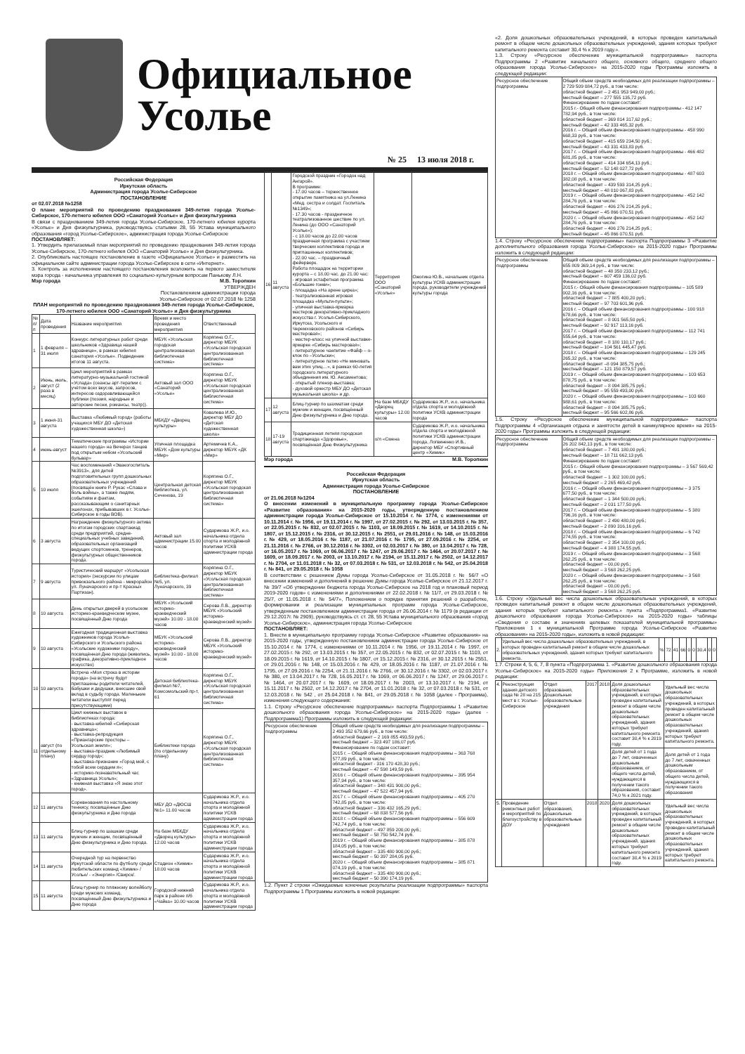Официальное
Усолье
№ 25 13 июля 2018 г.
Российская Федерация
Иркутская область
Администрация города Усолье-Сибирское
ПОСТАНОВЛЕНИЕ
от 02.07.2018 №1258
О плане мероприятий по проведению празднования 349-летия города Усолье-Сибирское, 170-летнего юбилея ООО «Санаторий Усолье» и Дня физкультурника
В связи с празднованием 349-летия города Усолье-Сибирское, 170-летнего юбилея курорта «Усолье» и Дня физкультурника, руководствуясь статьями 28, 55 Устава муниципального образования «город Усолье-Сибирское», администрация города Усолье-Сибирское
ПОСТАНОВЛЯЕТ:
1. Утвердить прилагаемый план мероприятий по проведению празднования 349-летия города Усолье-Сибирское, 170-летнего юбилея ООО «Санаторий Усолье» и Дня физкультурника.
2. Опубликовать настоящее постановление в газете «Официальное Усолье» и разместить на официальном сайте администрации города Усолье-Сибирское в сети «Интернет».
3. Контроль за исполнением настоящего постановления возложить на первого заместителя мэра города - начальника управления по социально-культурным вопросам Панькову Л.Н.
Мэр города М.В. Торопкин
УТВЕРЖДЕН
Постановлением администрации города
Усолье-Сибирское от 02.07.2018 № 1258
ПЛАН мероприятий по проведению празднования 349-летия города Усолье-Сибирское, 170-летнего юбилея ООО «Санаторий Усолье» и Дня физкультурника
| № п/п | Дата проведения | Название мероприятия | Время и место проведения мероприятия | Ответственный |
| --- | --- | --- | --- | --- |
| 1 | 1 февраля – 31 июля | Конкурс литературных работ среди школьников «Здравица нашей здравнице», в рамках юбилея санатория «Усолье». Подведение итогов 11 августа. | МБУК «Усольская городская централизованная библиотечная система» | Корягина О.Г., директор МБУК «Усольская городская централизованная библиотечная система» |
| 2 | Июнь, июль, август (2 раза в месяц) | Цикл мероприятий в рамках литературно-музыкальной гостиной «Услада» (сеансы арт-терапии с учётом всех вкусов, запросов, интересов оздоравливающейся публики (поэзия, народные и авторские песни, романсы, театр)). | Актовый зал ООО «Санаторий «Усолье» | Корягина О.Г., директор МБУК «Усольская городская централизованная библиотечная система» |
| 3 | 1 июня-31 августа | Выставка «Любимый город» (работы учащихся МБУ ДО «Детская художественная школа») | МБКДУ «Дворец культуры» | Ковалева И.Ю., директор МБУ ДО «Детская художественная школа» |
| 4 | июнь-август | Тематические программы «Истории нашего города» на Вечерах танцев под открытым небом «Усольский бульвар» | Уличная площадка МБУК «Дом культуры «Мир» | Артемичев К.А., директор МБУК «ДК «Мир» |
| 5 | 10 июля | Час воспоминаний «Эвакогоспиталь №3913», для детей подготовительных групп дошкольных образовательных учреждений (посвящён книге Р. Рукас «Слава и боль войны», а также людям, событиям и фактам, рассказывающим о санитарных эшелонах, прибывавших в г. Усолье-Сибирское в годы ВОВ). | Центральная детская библиотека, ул. Сеченова, 19 | Корягина О.Г., директор МБУК «Усольская городская централизованная библиотечная система» |
| 6 | 3 августа | Награждение физкультурного актива по итогам городских спартакиад среди предприятий, средне-специальных учебных заведений, образовательных организаций ведущих спортсменов, тренеров, физкультурных общественников города. | Актовый зал администрации 15.00 часов | Сударикова Ж.Р., и.о. начальника отдела спорта и молодёжной политики УСКВ администрации города |
| 7 | 9 августа | Туристический маршрут «Усольская история» (экскурсии по улицам привокзального района - микрорайон ул. Луначарского и пр-т Красных Партизан). | Библиотека-филиал №5, ул. Луначарского, 39 | Корягина О.Г., директор МБУК «Усольская городская централизованная библиотечная система» |
| 8 | 10 августа | День открытых дверей в усольском историко-краеведческом музее, посвящённый Дню города | МБУК «Усольский историко-краеведческий музей» 10.00 - 18.00 часов | Серова Л.В., директор МБУК «Усольский историко-краеведческий музей» |
| 9 | 10 августа | Ежегодная традиционная выставка художников города Усолья-Сибирского и Усольского района «Усольские художники городу», посвящённая Дню города (живопись, графика, декоративно-прикладное искусство) | МБУК «Усольский историко-краеведческий музей» 10.00 - 18.00 часов | Серова Л.В., директор МБУК «Усольский историко-краеведческий музей» |
| 10 | 10 августа | Встреча «Моя строка в истории города» (на встречу будут приглашены родители читателей, бабушки и дедушки, внесшие свой вклад в судьбу города. Маленькие читатели выступят перед присутствующими) | Детская библиотека-филиал №7, Комсомольский пр-т, 61 | Корягина О.Г., директор МБУК «Усольская городская централизованная библиотечная система» |
| 11 | август (по отдельному плану) | Цикл книжных выставок в библиотеках города: - выставка-юбилей «Сибирская здравница»; - выставка-репродукция «Приангарские просторы – Усольская земля»; - выставка-праздник «Любимый сердцу город»; - выставка-признание «Город мой, с тобой всем сердцем я»; - историко-познавательный час «Здравница Усолья»; - книжная выставка «Я знаю этот город». | Библиотеки города (по отдельному плану) | Корягина О.Г., директор МБУК «Усольская городская централизованная библиотечная система» |
| 12 | 11 августа | Соревнования по настольному теннису, посвящённые Дню физкультурника и Дню города | МБУ ДО «ДЮСШ №1» 11.00 часов | Сударикова Ж.Р., и.о. начальника отдела спорта и молодёжной политики УСКВ администрации города |
| 13 | 11 августа | Блиц-турнир по шашкам среди мужчин и женщин, посвящённый Дню физкультурника и Дню города. | На базе МБКДУ «Дворец культуры» 12.00 часов | Сударикова Ж.Р., и.о. начальника отдела спорта и молодёжной политики УСКВ администрации города |
| 14 | 11 августа | Очередной тур на первенство Иркутской области по футболу среди любительских команд «Химик» /Усолье/ - «Энергия» /Свирск/. | Стадион «Химик» 18.00 часов | Сударикова Ж.Р., и.о. начальника отдела спорта и молодёжной политики УСКВ администрации города |
| 15 | 11 августа | Блиц-турнир по пляжному волейболу среди мужских команд, посвящённый Дню физкультурника и Дню города | Городской нижний парк в районе п/б «Чайка» 10.00 часов | Сударикова Ж.Р., и.о. начальника отдела спорта и молодёжной политики УСКВ администрации города |
| 16 | 11 августа | Городской праздник «Городок над Ангарой». В программе: - 17.00 часов – торжественное открытие памятника на ул.Ленина «Мед. сестра и солдат. Госпиталь №1349»; - 17.30 часов - праздничное театрализованное шествие по ул. Ленина (до ООО «Санаторий Усолье»); - с 18.00 часов до 22.00 часов праздничная программа с участием творческих коллективов города и приглашенных коллективов; - 22.00 час. – праздничный фейерверк. Работа площадок на территории курорта – с 18.00 час. до 21.00 час: - игровая эстафетная программа «Большие гонки»; - площадка «На арене цирка»; - театрализованная игровая площадка «Мульти-пульти»; - уличная выставка-ярмарка мастеров декоративно-прикладного искусства г. Усолья-Сибирского, Иркутска, Усольского и Черемховского районов «Сибирь мастеровая»; - мастер-класс на уличной выставке-ярмарке «Сибирь мастеровая»; - литературное чаепитие «Файф – о-клок по –Усольски»; - литературное патио «Не миновать вам этих улиц…», в рамках 60-летия городского литературного объединения им. Ю. Аксаментова; - открытый пленэр-выставка; - духовой оркестр МБУ ДО «Детская музыкальная школа» и др. | Территория ООО «Санаторий «Усолье» | Ожогина Ю.В., начальник отдела культуры УСКВ администрации города, руководители учреждений культуры города |
| 17 | 12 августа | Блиц-турнир по шахматам среди мужчин и женщин, посвящённый Дню физкультурника и Дню города. | На базе МБКДУ «Дворец культуры» 12.00 часов | Сударикова Ж.Р., и.о. начальника отдела спорта и молодёжной политики УСКВ администрации города |
| 18 | 17-19 августа | Традиционная летняя городская спартакиада «Здоровье», посвящённая Дню Физкультурника | о/л «Смена | Сударикова Ж.Р., и.о. начальника отдела спорта и молодёжной политики УСКВ администрации города, Логвиненко И.В., директор МБУ «Спортивный центр «Химик» |
Мэр города М.В. Торопкин
Российская Федерация
Иркутская область
Администрация города Усолье-Сибирское
ПОСТАНОВЛЕНИЕ
от 21.06.2018 №1204
О внесении изменений в муниципальную программу города Усолье-Сибирское «Развитие образования» на 2015-2020 годы, утвержденную постановлением администрации города Усолье-Сибирское от 15.10.2014 г. № 1774, с изменениями от 10.11.2014 г. № 1956, от 19.11.2014 г. № 1997, от 27.02.2015 г. № 292, от 13.03.2015 г. № 357, от 22.05.2015 г. № 832, от 02.07.2015 г. № 1103, от 18.09.2015 г. № 1619, от 14.10.2015 г. № 1807, от 15.12.2015 г. № 2316, от 30.12.2015 г. № 2551, от 29.01.2016 г. № 148, от 15.03.2016 г. № 429, от 18.05.2016 г. № 1187, от 21.07.2016 г. № 1795, от 27.09.2016 г. № 2254, от 21.11.2016 г. № 2766, от 30.12.2016 г. № 3302, от 02.03.2017 г. № 380, от 13.04.2017 г. № 728, от 16.05.2017 г. № 1069, от 06.06.2017 г. № 1247, от 29.06.2017 г. № 1464, от 20.07.2017 г. № 1609, от 18.09.2017 г. № 2003, от 13.10.2017 г. № 2194, от 15.11.2017 г. № 2502, от 14.12.2017 г. № 2704, от 11.01.2018 г. № 32, от 07.03.2018 г. № 531, от 12.03.2018 г. № 542, от 25.04.2018 г. № 841, от 29.05.2018 г. № 1058
В соответствии с решением Думы города Усолье-Сибирское от 31.05.2018 г. № 56/7 «О внесении изменений и дополнений в решение Думы города Усолье-Сибирское от 21.12.2017 г. № 39/7 «Об утверждении бюджета города Усолье-Сибирское на 2018 год и плановый период 2019-2020 годов» с изменениями и дополнениями от 22.02.2018 г. № 11/7, от 29.03.2018 г. № 25/7, от 11.05.2018 г. № 54/7», Положением о порядке принятия решений о разработке, формировании и реализации муниципальных программ города Усолье-Сибирское, утвержденным постановлением администрации города от 26.06.2014 г. № 1179 (в редакции от 29.12.2017г. № 2909), руководствуясь ст. ст. 28, 55 Устава муниципального образования «город Усолье-Сибирское», администрация города Усолье-Сибирское
ПОСТАНОВЛЯЕТ:
1. Внести в муниципальную программу города Усолье-Сибирское «Развитие образования» на 2015-2020 годы, утвержденную постановлением администрации города Усолье-Сибирское от 15.10.2014 г. № 1774, с изменениями от 10.11.2014 г. № 1956, от 19.11.2014 г. № 1997, от 27.02.2015 г. № 292, от 13.03.2015 г. № 357, от 22.05.2015 г. № 832, от 02.07.2015 г. № 1103, от 18.09.2015 г. № 1619, от 14.10.2015 г. № 1807, от 15.12.2015 г. № 2316, от 30.12.2015 г. № 2551, от 29.01.2016 г. № 148, от 15.03.2016 г. № 429, от 18.05.2016 г. № 1187, от 21.07.2016 г. № 1795, от 27.09.2016 г. № 2254, от 21.11.2016 г. № 2766, от 30.12.2016 г. № 3302, от 02.03.2017 г. № 380, от 13.04.2017 г. № 728, 16.05.2017 г. № 1069, от 06.06.2017 г. № 1247, от 29.06.2017 г. № 1464, от 20.07.2017 г. № 1609, от 18.09.2017 г. № 2003, от 13.10.2017 г. № 2194, от 15.11.2017 г. № 2502, от 14.12.2017 г. № 2704, от 11.01.2018 г. № 32, от 07.03.2018 г. № 531, от 12.03.2018 г. № 542 , от 25.04.2018 г. № 841, от 29.05.2018 г. № 1058 (далее - Программа), изменения следующего содержания:
1.1. Строку «Ресурсное обеспечение подпрограммы» паспорта Подпрограммы 1 «Развитие дошкольного образования города Усолье-Сибирское» на 2015-2020 годы» (далее - Подпрограмма1) Программы изложить в следующей редакции:
| Ресурсное обеспечение подпрограммы | Общий объем средств необходимых для реализации подпрограммы –2 493 352 679,66 руб., в том числе: областной бюджет – 2 169 855 493,59 руб.; местный бюджет – 323 497 186,07 руб. Финансирование по годам составит: 2015 г. – Общий объем финансирования подпрограммы – 363 768 577,89 руб., в том числе: областной бюджет - 316 170 428,30 руб.; местный бюджет – 47 598 149,59 руб. 2016 г. – Общий объем финансирования подпрограммы – 395 954 357,94 руб., в том числе: областной бюджет – 348 431 900,00 руб.; местный бюджет – 47 522 457,94 руб. 2017 г. – Общий объем финансирования подпрограммы – 405 270 742,85 руб., в том числе: областной бюджет – 336 432 165,29 руб.; местный бюджет – 68 838 577,56 руб. 2018 г. – Общий объем финансирования подпрограммы – 556 609 742,74 руб., в том числе: областной бюджет – 497 859 200,00 руб.; местный бюджет – 58 750 542,74 руб. 2019 г. – Общий объем финансирования подпрограммы – 385 878 184,05 руб., в том числе: областной бюджет – 335 480 900,00 руб.; местный бюджет – 50 397 284,05 руб. 2020 г. – Общий объем финансирования подпрограммы – 385 871 074,19 руб., в том числе: областной бюджет – 335 480 900,00 руб.; местный бюджет – 50 390 174,19 руб. |
1.2. Пункт 2 строки «Ожидаемые конечные результаты реализации подпрограммы» паспорта Подпрограммы 1 Программы изложить в новой редакции:
«2. Доля дошкольных образовательных учреждений, в которых проведен капитальный ремонт в общем числе дошкольных образовательных учреждений, здания которых требуют капитального ремонта составит 30,4 % к 2019 году.».
1.3. Строку «Ресурсное обеспечение муниципальной подпрограммы» паспорта Подпрограммы 2 «Развитие начального общего, основного общего, среднего общего образования города Усолье-Сибирское» на 2015-2020 годы Программы изложить в следующей редакции:
| Ресурсное обеспечение подпрограммы | Общий объем средств необходимых для реализации подпрограммы – 2 729 509 084,72 руб., в том числе: областной бюджет – 2 451 953 949,00 руб.; местный бюджет – 277 555 135,72 руб. Финансирование по годам составит: 2015 г.- Общий объем финансирования подпрограммы - 412 147 782,94 руб., в том числе: областной бюджет – 369 814 317,62 руб.; местный бюджет – 42 333 465,32 руб. 2016 г. – Общий объем финансирования подпрограммы - 458 990 668,33 руб., в том числе: областной бюджет – 415 659 234,50 руб.; местный бюджет – 43 331 433,83 руб. 2017 г. – Общий объем финансирования подпрограммы - 466 482 681,85 руб., в том числе: областной бюджет – 414 334 654,13 руб.; местный бюджет – 52 148 027,72 руб. 2018 г. – Общий объем финансирования подпрограммы - 487 603 382,08 руб., в том числе: областной бюджет – 439 593 314,25 руб.; местный бюджет – 48 010 067,83 руб. 2019 г. – Общий объем финансирования подпрограммы - 452 142 284,76 руб., в том числе: областной бюджет – 406 276 214,25 руб.; местный бюджет – 45 866 070,51 руб. 2020 г. – Общий объем финансирования подпрограммы - 452 142 284,76 руб., в том числе: областной бюджет – 406 276 214,25 руб.; местный бюджет – 45 866 070,51 руб. |
1.4. Строку «Ресурсное обеспечение подпрограммы» паспорта Подпрограммы 3 «Развитие дополнительного образования города Усолье-Сибирское» на 2015-2020 годы» Программы изложить в следующей редакции:
| Ресурсное обеспечение подпрограммы | Общий объем средств необходимых для реализации подпрограммы – 655 809 369,14 руб., в том числе: областной бюджет – 48 350 233,12 руб.; местный бюджет – 607 459 136,02 руб. Финансирование по годам составит: 2015 г.- Общий объем финансирования подпрограммы – 105 589 002,16 руб., в том числе: областной бюджет – 7 885 400,20 руб.; местный бюджет – 97 703 601,96 руб. 2016 г. – Общий объем финансирования подпрограммы - 100 918 678,66 руб., в том числе: областной бюджет – 8 001 565,50 руб.; местный бюджет – 92 917 113,16 руб. 2017 г. – Общий объем финансирования подпрограммы – 112 741 555,64 руб., в том числе: областной бюджет – 8 180 110,17 руб.; местный бюджет – 104 561 445,47 руб. 2018 г. – Общий объем финансирования подпрограммы – 129 245 265,32 руб., в том числе: областной бюджет –8 094 385,75 руб.; местный бюджет – 121 150 879,57 руб. 2019 г. – Общий объем финансирования подпрограммы – 103 653 878,75 руб., в том числе: областной бюджет – 8 094 385,75 руб.; местный бюджет – 95 559 493,00 руб. 2020 г. – Общий объем финансирования подпрограммы – 103 660 988,61 руб., в том числе: областной бюджет – 8 094 385,75 руб.; местный бюджет – 95 566 602,86 руб. |
1.5. Строку «Ресурсное обеспечение муниципальной подпрограммы» паспорта Подпрограммы 4 «Организация отдыха и занятости детей в каникулярное время» на 2015-2020 годы» Программы изложить в следующей редакции:
| Ресурсное обеспечение подпрограммы | Общий объем средств необходимых для реализации подпрограммы – 26 202 842,13 руб., в том числе: областной бюджет – 7 491 180,00 руб.; местный бюджет – 18 711 662,13 руб. Финансирование по годам составит: 2015 г.- Общий объем финансирования подпрограммы – 3 567 569,42 руб., в том числе: областной бюджет – 1 302 100,00 руб.; местный бюджет – 2 265 469,42 руб. 2016 г. – Общий объем финансирования подпрограммы – 3 375 677,50 руб., в том числе: областной бюджет – 1 344 500,00 руб.; местный бюджет – 2 031 177,50 руб. 2017 г. – Общий объем финансирования подпрограммы – 5 380 796,16 руб., в том числе: областной бюджет – 2 490 480,00 руб.; местный бюджет – 2 890 316,16 руб. 2018 г. – Общий объем финансирования подпрограммы – 6 742 274,55 руб., в том числе: областной бюджет – 2 354 100,00 руб.; местный бюджет – 4 388 174,55 руб. 2019 г. – Общий объем финансирования подпрограммы – 3 568 262,25 руб., в том числе: областной бюджет – 00,00 руб.; местный бюджет – 3 568 262,25 руб. 2020 г. – Общий объем финансирования подпрограммы – 3 568 262,25 руб., в том числе: областной бюджет – 00,00 руб.; местный бюджет – 3 568 262,25 руб. |
1.6. Строку «Удельный вес числа дошкольных образовательных учреждений, в которых проведен капитальный ремонт в общем числе дошкольных образовательных учреждений, здания которых требуют капитального ремонта.» пункта «Подпрограмма1. «Развитие дошкольного образования города Усолье-Сибирское» на 2015-2020 годы» таблицы «Сведения о составе и значениях целевых показателей муниципальной программы» Приложения 1 к муниципальной Программе города Усолье-Сибирское «Развитие образования» на 2015-2020 годы», изложить в новой редакции:
| 2. | Удельный вес числа дошкольных образовательных учреждений, в которых проведен капитальный ремонт в общем числе дошкольных образовательных учреждений, здания которых требуют капитального ремонта. | % | 72 | 41 | 66 | 0 | 0 | 30,4 | 0 | 0 |
1.7. Строки 4, 5, 6, 7, 8 пункта «Подпрограмма 1. «Развитие дошкольного образования города Усолье-Сибирское» на 2015-2020 годы» Приложения 2 к Программе, изложить в новой редакции:
| 4. | Реконструкция здания детского сада № 28 на 215 мест в г. Усолье-Сибирское | Отдел образования, Дошкольные образовательные учреждения | 2017 | 2018 | Доля дошкольных образовательных учреждений, в которых проведен капитальный ремонт в общем числе дошкольных образовательных учреждений, здания которых требуют капитального ремонта составит 30,4 % к 2019 году. | Удельный вес числа дошкольных образовательных учреждений, в которых проведен капитальный ремонт в общем числе дошкольных образовательных учреждений, здания которых требуют капитального ремонта. |
| | | | | | Доля детей от 1 года до 7 лет, охваченных дошкольным образованием, от общего числа детей, нуждающихся в получении такого образования, составит 74,0 % к 2021 году. | Доля детей от 1 года до 7 лет, охваченных дошкольным образованием, от общего числа детей, нуждающихся в получении такого образования |
| 5. | Проведение ремонтных работ и мероприятий по благоустройству в ДОУ | Отдел образования, Дошкольные образовательные учреждения | 2018 | 2020 | Доля дошкольных образовательных учреждений, в которых проведен капитальный ремонт в общем числе дошкольных образовательных учреждений, здания которых требуют капитального ремонта составит 30,4 % к 2019 году. | Удельный вес числа дошкольных образовательных учреждений, в которых проведен капитальный ремонт в общем числе дошкольных образовательных учреждений, здания которых требуют капитального ремонта. |